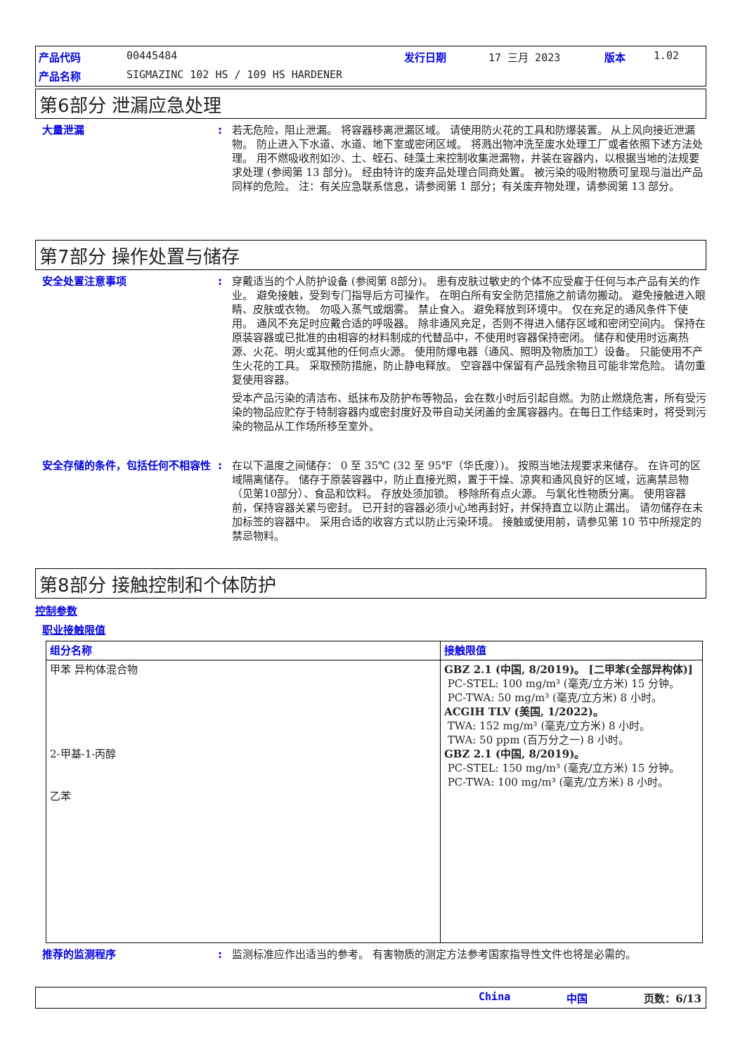产品代码 00445484 发行日期 17 三月 2023 版本 1.02 产品名称 SIGMAZINC 102 HS / 109 HS HARDENER
第6部分 泄漏应急处理
大量泄漏:
若无危险，阻止泄漏。 将容器移离泄漏区域。 请使用防火花的工具和防爆装置。 从上风向接近泄漏物。 防止进入下水道、水道、地下室或密闭区域。 将溅出物冲洗至废水处理工厂或者依照下述方法处理。 用不燃吸收剂如沙、土、蛭石、硅藻土来控制收集泄漏物，并装在容器内，以根据当地的法规要求处理 (参阅第 13 部分)。 经由特许的废弃品处理合同商处置。 被污染的吸附物质可呈现与溢出产品同样的危险。 注：有关应急联系信息，请参阅第 1 部分；有关废弃物处理，请参阅第 13 部分。
第7部分 操作处置与储存
安全处置注意事项:
穿戴适当的个人防护设备 (参阅第 8部分)。 患有皮肤过敏史的个体不应受雇于任何与本产品有关的作业。 避免接触，受到专门指导后方可操作。 在明白所有安全防范措施之前请勿搬动。 避免接触进入眼睛、皮肤或衣物。 勿吸入蒸气或烟雾。 禁止食入。 避免释放到环境中。 仅在充足的通风条件下使用。 通风不充足时应戴合适的呼吸器。 除非通风充足，否则不得进入储存区域和密闭空间内。 保持在原装容器或已批准的由相容的材料制成的代替品中，不使用时容器保持密闭。 储存和使用时远离热源、火花、明火或其他的任何点火源。 使用防爆电器（通风、照明及物质加工）设备。 只能使用不产生火花的工具。 采取预防措施，防止静电释放。 空容器中保留有产品残余物且可能非常危险。 请勿重复使用容器。
受本产品污染的清洁布、纸抹布及防护布等物品，会在数小时后引起自燃。为防止燃烧危害，所有受污染的物品应贮存于特制容器内或密封度好及带自动关闭盖的金属容器内。在每日工作结束时，将受到污染的物品从工作场所移至室外。
安全存储的条件，包括任何不相容性:
在以下温度之间储存： 0 至 35℃ (32 至 95℉（华氏度）)。 按照当地法规要求来储存。 在许可的区域隔离储存。 储存于原装容器中，防止直接光照，置于干燥、凉爽和通风良好的区域，远离禁忌物（见第10部分）、食品和饮料。 存放处须加锁。 移除所有点火源。 与氧化性物质分离。 使用容器前，保持容器关紧与密封。 已开封的容器必须小心地再封好，并保持直立以防止漏出。 请勿储存在未加标签的容器中。 采用合适的收容方式以防止污染环境。 接触或使用前，请参见第 10 节中所规定的禁忌物料。
第8部分 接触控制和个体防护
控制参数
职业接触限值
| 组分名称 | 接触限值 |
| --- | --- |
| 甲苯 异构体混合物 2-甲基-1-丙醇 乙苯 | GBZ 2.1 (中国, 8/2019)。 [二甲苯(全部异构体)] PC-STEL: 100 mg/m³ (毫克/立方米) 15 分钟。 PC-TWA: 50 mg/m³ (毫克/立方米) 8 小时。 ACGIH TLV (美国, 1/2022)。 TWA: 152 mg/m³ (毫克/立方米) 8 小时。 TWA: 50 ppm (百万分之一) 8 小时。 GBZ 2.1 (中国, 8/2019)。 PC-STEL: 150 mg/m³ (毫克/立方米) 15 分钟。 PC-TWA: 100 mg/m³ (毫克/立方米) 8 小时。 |
推荐的监测程序:
监测标准应作出适当的参考。 有害物质的测定方法参考国家指导性文件也将是必需的。
China 中国 页数：6/13